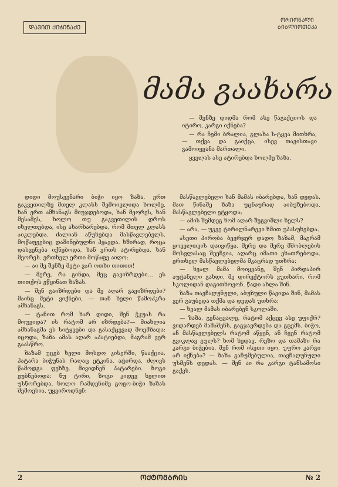ᲓᲐᲕᲘᲗ ᲥᲘᲭᲘᲜᲐᲫᲔ
ᲝᲠᲘᲝᲜᲐᲚᲘ ᲑᲘᲑᲚᲘᲝᲗᲔᲙᲐ
მამა გაახარა
— შენზე დიდმა რომ ასე წაგაქციოს და იტირო, კარგი იქნება?
— რა ჩემი ბრალია, გლახა ს-ტყვა მითხრა, — თქვა და გაიქცა, ისევ თავისთავი გამოიყვანა მართალი.
ყველას ასე ატირებდა ხოლმე ზაზა.
დიდი მოუსვენარი ბიჭი იყო ზაზა. ერთ გაკვეთილზე მთელ კლასს შემოივლიდა ხოლმე, ხან ერთ ამხანაგს მიუჯდებოდა, ხან მეორეს, ხან მესამეს, ხოლო თუ გაკვეთილის დროს იხელთებდა, ისე ახარხარებდა, რომ მთელ კლასს აიკლებდა. ძალიან აწუხებდა მასწავლებელს. მოწაფეებიც დაშინებულნი ჰყავდა. ხშირად, როცა დასვენება იქნებოდა, ხან ერთს ატირებდა, ხან მეორეს. ერთხელ ერთი მოწაფე აიღო:
— აი მე შენზე მეტი ვარ ოთხი თითით!
— მერე, რა გინდა, მეც გავიზრდები... ეს თითქოს ეწყინათ ზაზას.
— შენ გაიზრდები და მე აღარ გავიზრდები? მაინც მეტი ვიქნები, — თან ხელი წამოჰკრა ამხანაგს.
— ტანით რომ ხარ დიდი, შენ ჭკუას რა მოუვიდა? ის რატომ არ იზრდება?— მიახლია ამხანაგმა ეს სიტყვები და გასაქცევად მოემზადა: იცოდა, ზაზა ამას აღარ აპატიებდა, მაგრამ ვერ გაასწრო.
ზაზამ უცებ ხელი მოსდო კისერში, წააქცია. პატარა ბიჭუნას რაღაც ეტკინა, ატირდა, ძლივს წამოდგა ფეხზე. მივიდნენ პატარები. ზოგი ეუბნებოდა: ნუ ტირი, ზოგი კიდევ ხელით უსწორებდა, ხოლო რამდენიმე გოგო-ბიჭი ზაზას შემოესია, უყვიროდნენ:
მასწავლებელი ხან მამას იბარებდა, ხან დედას. მათ წინაშე ზაზა უცნაურად აიბუზებოდა. მასწავლებელი ეტყოდა:
— ამის შემდეგ ხომ აღარ შეგვიშლი ხელს?
— არა, — უკვე ტირილნარევი ხმით უპასუხებდა.
ასეთი პირობა ბევრჯერ დადო ზაზამ, მაგრამ ყოველთვის დაივიწყა. მერე და მერე მშობლების მოსვლასაც შეეჩვია, აღარც იმათი ეხათრებოდა. ერთხელ მასწავლებელმა მკაცრად უთხრა:
— ხვალ მამა მოიყვანე, შენ პირდაპირ აუტანელი გახდი, მე დირექტორს ვუთხარი, რომ სკოლიდან დაგითხოვონ. წადი ახლა შინ.
ზაზა თავჩაღუნული, აბუზული წავიდა შინ, მამას ვერ გაუბედა თქმა და დედას უთხრა:
— ხვალ მამას იბარებენ სკოლაში.
— ზაზა, გენაცვალე, რატომ აქცევ ასე უფიქრ? ვიდარდებ მამაშენს, გაგჯავრდება და გცემს. ბიჭო, ან მასწავლებელს რატომ აწყენ, ან ჩვენ რატომ გვიკლავ გულს? ხომ ხედავ, რეზო და თამაზი რა კარგი ბიჭებია, შენ რომ ისეთი იყო, უფრო კარგი არ იქნება? — ზაზა გაჩუმებულია, თავჩაღუნული უსმენს დედას. — შენ აი რა კარგი ტანსამოსი გაქვს.
2 ᲝᲥᲢᲝᲛᲑᲠᲘᲡ № 2